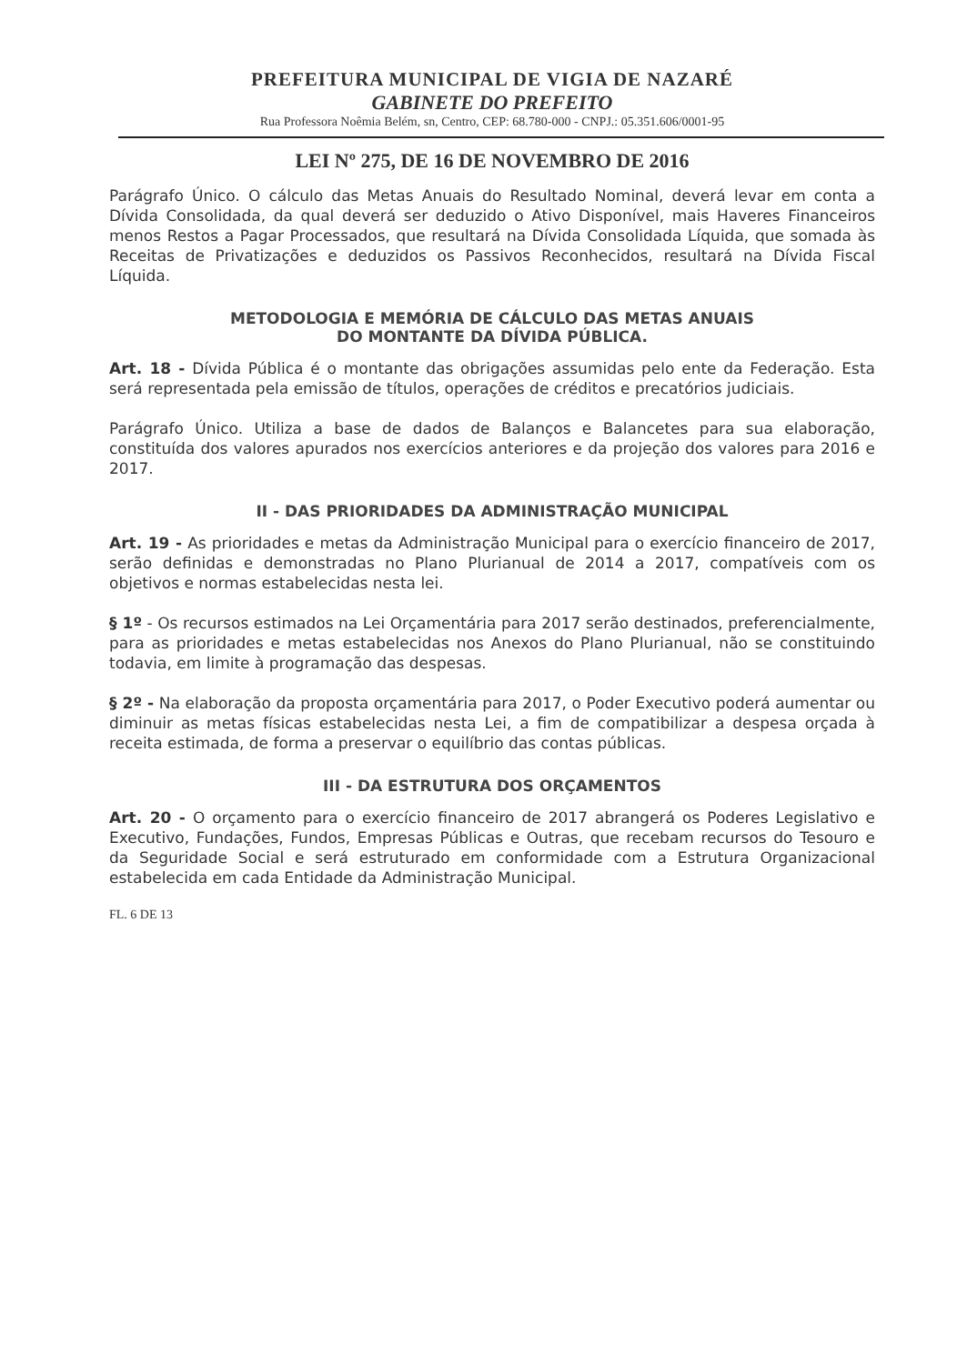PREFEITURA MUNICIPAL DE VIGIA DE NAZARÉ
GABINETE DO PREFEITO
Rua Professora Noêmia Belém, sn, Centro, CEP: 68.780-000 - CNPJ.: 05.351.606/0001-95
LEI Nº 275, DE 16 DE NOVEMBRO DE 2016
Parágrafo Único. O cálculo das Metas Anuais do Resultado Nominal, deverá levar em conta a Dívida Consolidada, da qual deverá ser deduzido o Ativo Disponível, mais Haveres Financeiros menos Restos a Pagar Processados, que resultará na Dívida Consolidada Líquida, que somada às Receitas de Privatizações e deduzidos os Passivos Reconhecidos, resultará na Dívida Fiscal Líquida.
METODOLOGIA E MEMÓRIA DE CÁLCULO DAS METAS ANUAIS
DO MONTANTE DA DÍVIDA PÚBLICA.
Art. 18 - Dívida Pública é o montante das obrigações assumidas pelo ente da Federação. Esta será representada pela emissão de títulos, operações de créditos e precatórios judiciais.
Parágrafo Único. Utiliza a base de dados de Balanços e Balancetes para sua elaboração, constituída dos valores apurados nos exercícios anteriores e da projeção dos valores para 2016 e 2017.
II - DAS PRIORIDADES DA ADMINISTRAÇÃO MUNICIPAL
Art. 19 - As prioridades e metas da Administração Municipal para o exercício financeiro de 2017, serão definidas e demonstradas no Plano Plurianual de 2014 a 2017, compatíveis com os objetivos e normas estabelecidas nesta lei.
§ 1º - Os recursos estimados na Lei Orçamentária para 2017 serão destinados, preferencialmente, para as prioridades e metas estabelecidas nos Anexos do Plano Plurianual, não se constituindo todavia, em limite à programação das despesas.
§ 2º - Na elaboração da proposta orçamentária para 2017, o Poder Executivo poderá aumentar ou diminuir as metas físicas estabelecidas nesta Lei, a fim de compatibilizar a despesa orçada à receita estimada, de forma a preservar o equilíbrio das contas públicas.
III - DA ESTRUTURA DOS ORÇAMENTOS
Art. 20 - O orçamento para o exercício financeiro de 2017 abrangerá os Poderes Legislativo e Executivo, Fundações, Fundos, Empresas Públicas e Outras, que recebam recursos do Tesouro e da Seguridade Social e será estruturado em conformidade com a Estrutura Organizacional estabelecida em cada Entidade da Administração Municipal.
FL. 6 DE 13